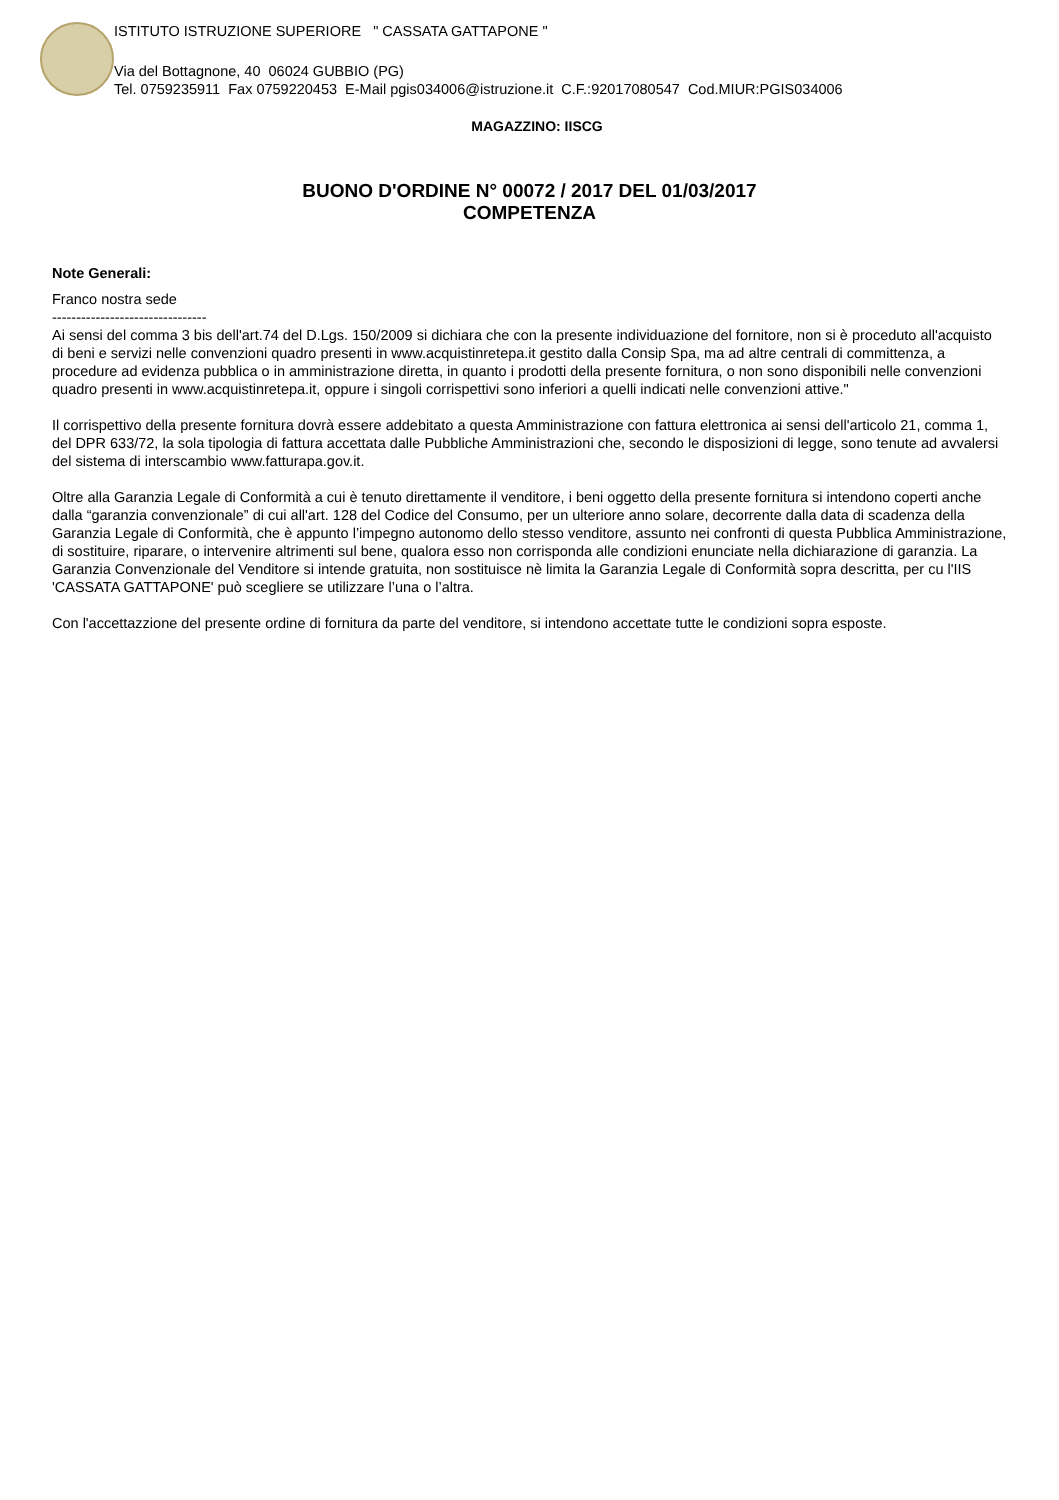ISTITUTO ISTRUZIONE SUPERIORE " CASSATA GATTAPONE "
Via del Bottagnone, 40 06024 GUBBIO (PG)
Tel. 0759235911 Fax 0759220453 E-Mail pgis034006@istruzione.it C.F.:92017080547 Cod.MIUR:PGIS034006
MAGAZZINO: IISCG
BUONO D'ORDINE N° 00072 / 2017 DEL 01/03/2017
COMPETENZA
Note Generali:
Franco nostra sede
--------------------------------
Ai sensi del comma 3 bis dell'art.74 del D.Lgs. 150/2009 si dichiara che con la presente individuazione del fornitore, non si è proceduto all'acquisto di beni e servizi nelle convenzioni quadro presenti in www.acquistinretepa.it gestito dalla Consip Spa, ma ad altre centrali di committenza, a procedure ad evidenza pubblica o in amministrazione diretta, in quanto i prodotti della presente fornitura, o non sono disponibili nelle convenzioni quadro presenti in www.acquistinretepa.it, oppure i singoli corrispettivi sono inferiori a quelli indicati nelle convenzioni attive."
Il corrispettivo della presente fornitura dovrà essere addebitato a questa Amministrazione con fattura elettronica ai sensi dell'articolo 21, comma 1, del DPR 633/72, la sola tipologia di fattura accettata dalle Pubbliche Amministrazioni che, secondo le disposizioni di legge, sono tenute ad avvalersi del sistema di interscambio www.fatturapa.gov.it.
Oltre alla Garanzia Legale di Conformità a cui è tenuto direttamente il venditore, i beni oggetto della presente fornitura si intendono coperti anche dalla “garanzia convenzionale” di cui all'art. 128 del Codice del Consumo, per un ulteriore anno solare, decorrente dalla data di scadenza della Garanzia Legale di Conformità, che è appunto l’impegno autonomo dello stesso venditore, assunto nei confronti di questa Pubblica Amministrazione, di sostituire, riparare, o intervenire altrimenti sul bene, qualora esso non corrisponda alle condizioni enunciate nella dichiarazione di garanzia. La Garanzia Convenzionale del Venditore si intende gratuita, non sostituisce nè limita la Garanzia Legale di Conformità sopra descritta, per cu l'IIS 'CASSATA GATTAPONE' può scegliere se utilizzare l’una o l’altra.
Con l'accettazzione del presente ordine di fornitura da parte del venditore, si intendono accettate tutte le condizioni sopra esposte.